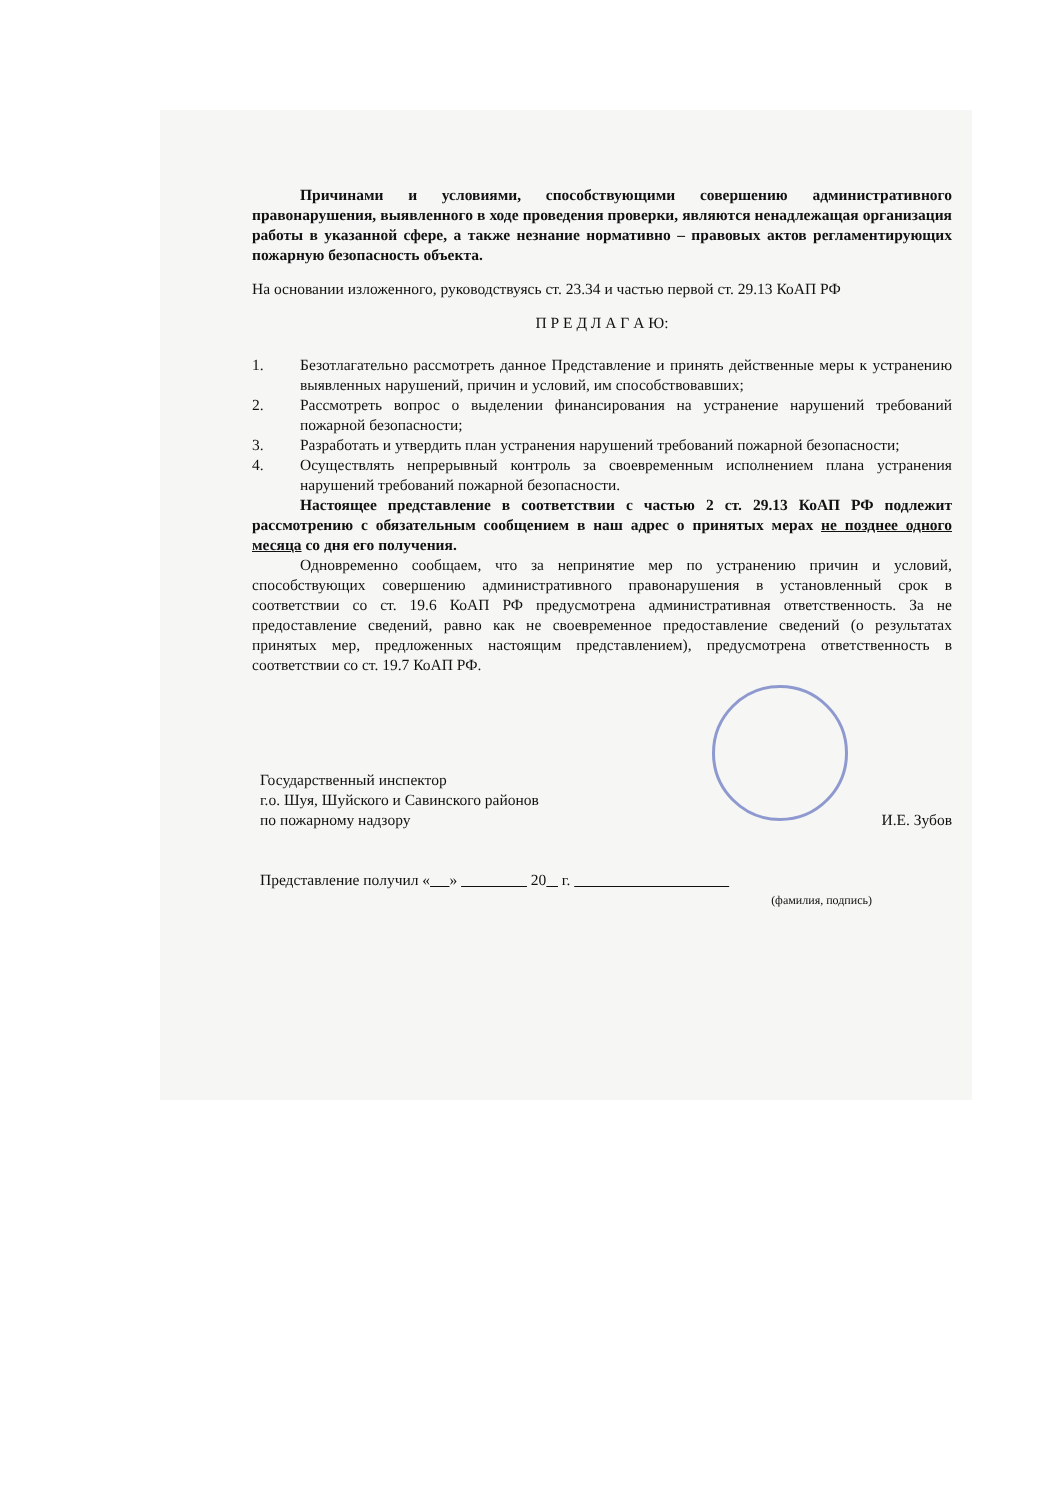Причинами и условиями, способствующими совершению административного правонарушения, выявленного в ходе проведения проверки, являются ненадлежащая организация работы в указанной сфере, а также незнание нормативно – правовых актов регламентирующих пожарную безопасность объекта.
На основании изложенного, руководствуясь ст. 23.34 и частью первой ст. 29.13 КоАП РФ
П Р Е Д Л А Г А Ю:
1. Безотлагательно рассмотреть данное Представление и принять действенные меры к устранению выявленных нарушений, причин и условий, им способствовавших;
2. Рассмотреть вопрос о выделении финансирования на устранение нарушений требований пожарной безопасности;
3. Разработать и утвердить план устранения нарушений требований пожарной безопасности;
4. Осуществлять непрерывный контроль за своевременным исполнением плана устранения нарушений требований пожарной безопасности.
Настоящее представление в соответствии с частью 2 ст. 29.13 КоАП РФ подлежит рассмотрению с обязательным сообщением в наш адрес о принятых мерах не позднее одного месяца со дня его получения.
Одновременно сообщаем, что за непринятие мер по устранению причин и условий, способствующих совершению административного правонарушения в установленный срок в соответствии со ст. 19.6 КоАП РФ предусмотрена административная ответственность. За не предоставление сведений, равно как не своевременное предоставление сведений (о результатах принятых мер, предложенных настоящим представлением), предусмотрена ответственность в соответствии со ст. 19.7 КоАП РФ.
Государственный инспектор
г.о. Шуя, Шуйского и Савинского районов
по пожарному надзору
И.Е. Зубов
Представление получил « » 20 г.
(фамилия, подпись)